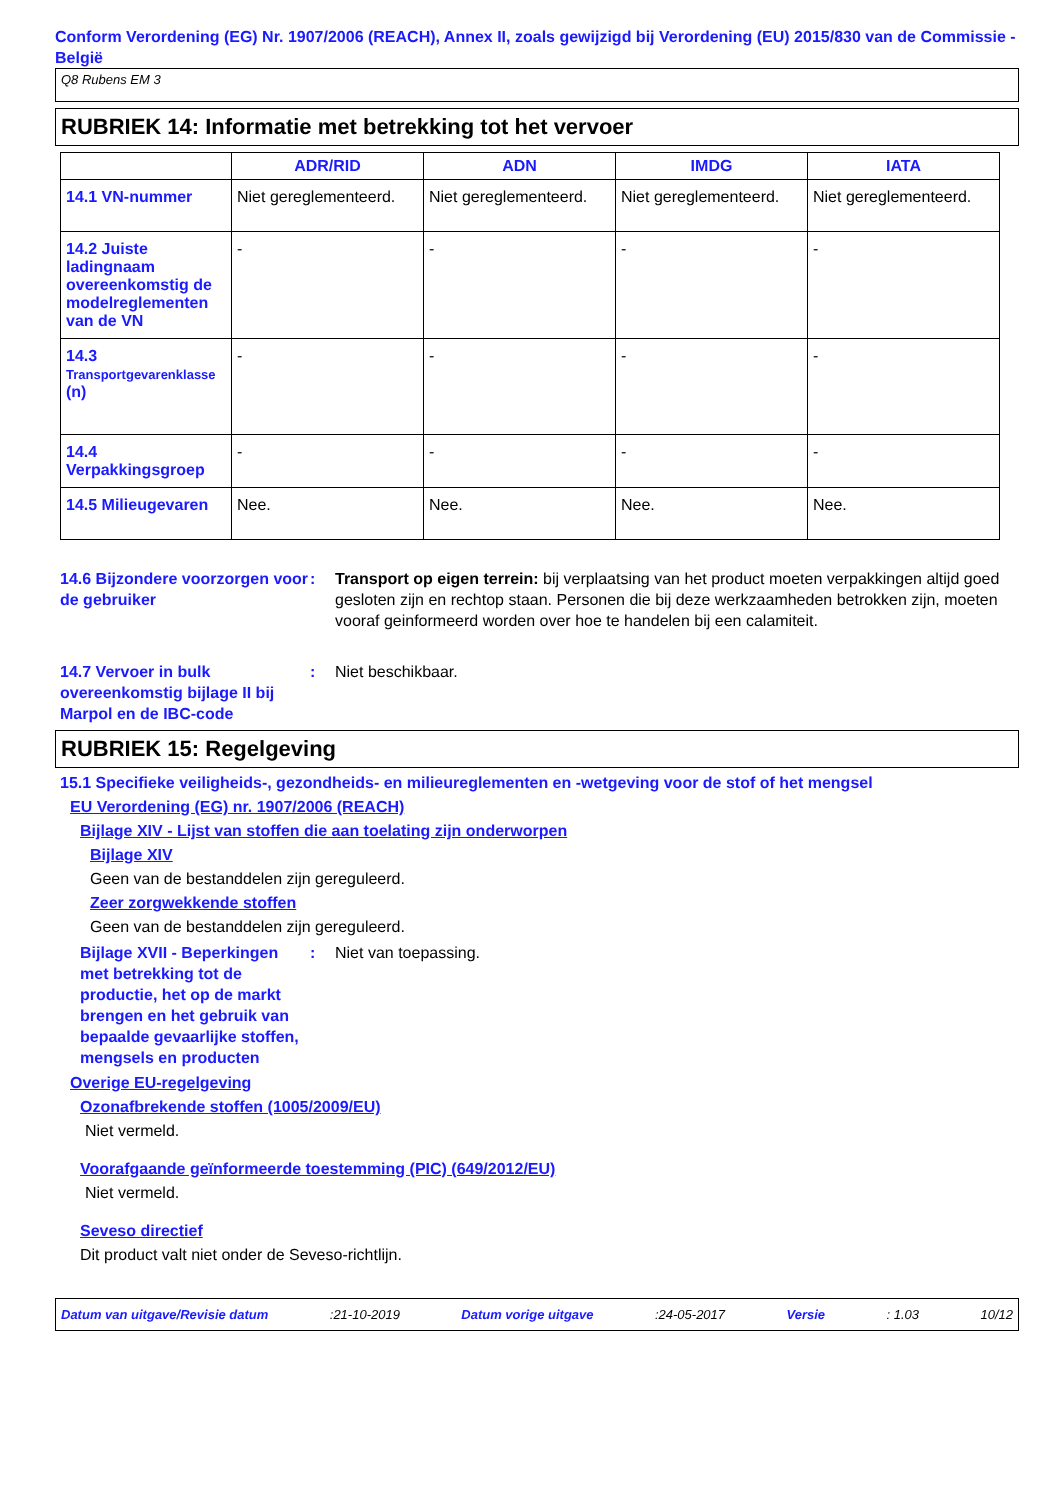Conform Verordening (EG) Nr. 1907/2006 (REACH), Annex II, zoals gewijzigd bij Verordening (EU) 2015/830 van de Commissie - België
Q8 Rubens EM 3
RUBRIEK 14: Informatie met betrekking tot het vervoer
| | ADR/RID | ADN | IMDG | IATA |
| --- | --- | --- | --- | --- |
| 14.1 VN-nummer | Niet gereglementeerd. | Niet gereglementeerd. | Niet gereglementeerd. | Niet gereglementeerd. |
| 14.2 Juiste ladingnaam overeenkomstig de modelreglementen van de VN | - | - | - | - |
| 14.3 Transportgevarenklasse (n) | - | - | - | - |
| 14.4 Verpakkingsgroep | - | - | - | - |
| 14.5 Milieugevaren | Nee. | Nee. | Nee. | Nee. |
14.6 Bijzondere voorzorgen voor de gebruiker
: Transport op eigen terrein: bij verplaatsing van het product moeten verpakkingen altijd goed gesloten zijn en rechtop staan. Personen die bij deze werkzaamheden betrokken zijn, moeten vooraf geinformeerd worden over hoe te handelen bij een calamiteit.
14.7 Vervoer in bulk overeenkomstig bijlage II bij Marpol en de IBC-code
: Niet beschikbaar.
RUBRIEK 15: Regelgeving
15.1 Specifieke veiligheids-, gezondheids- en milieureglementen en -wetgeving voor de stof of het mengsel
EU Verordening (EG) nr. 1907/2006 (REACH)
Bijlage XIV - Lijst van stoffen die aan toelating zijn onderworpen
Bijlage XIV
Geen van de bestanddelen zijn gereguleerd.
Zeer zorgwekkende stoffen
Geen van de bestanddelen zijn gereguleerd.
Bijlage XVII - Beperkingen met betrekking tot de productie, het op de markt brengen en het gebruik van bepaalde gevaarlijke stoffen, mengsels en producten
: Niet van toepassing.
Overige EU-regelgeving
Ozonafbrekende stoffen (1005/2009/EU)
Niet vermeld.
Voorafgaande geïnformeerde toestemming (PIC) (649/2012/EU)
Niet vermeld.
Seveso directief
Dit product valt niet onder de Seveso-richtlijn.
Datum van uitgave/Revisie datum:21-10-2019 Datum vorige uitgave:24-05-2017 Versie: 1.03 10/12